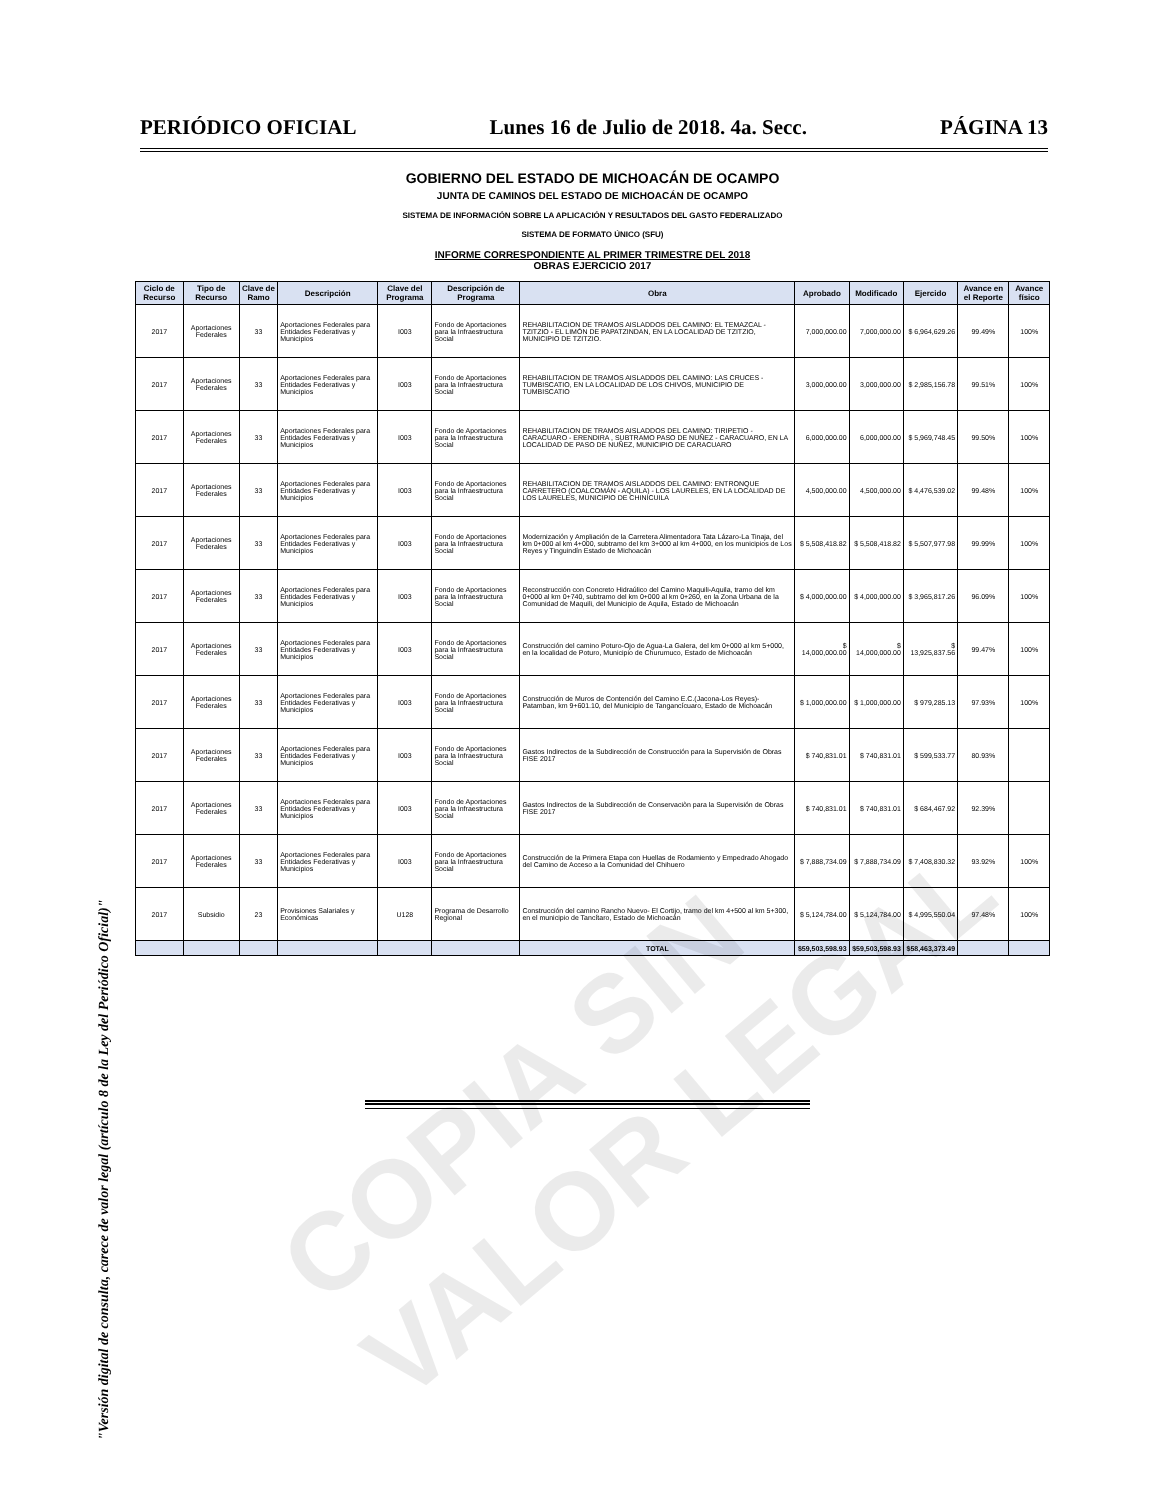PERIÓDICO OFICIAL Lunes 16 de Julio de 2018. 4a. Secc. PÁGINA 13
GOBIERNO DEL ESTADO DE MICHOACÁN DE OCAMPO
JUNTA DE CAMINOS DEL ESTADO DE MICHOACÁN DE OCAMPO
SISTEMA DE INFORMACIÓN SOBRE LA APLICACIÓN Y RESULTADOS DEL GASTO FEDERALIZADO
SISTEMA DE FORMATO ÚNICO (SFU)
INFORME CORRESPONDIENTE AL PRIMER TRIMESTRE DEL 2018
OBRAS EJERCICIO 2017
| Ciclo de Recurso | Tipo de Recurso | Clave de Ramo | Descripción | Clave del Programa | Descripción de Programa | Obra | Aprobado | Modificado | Ejercido | Avance en el Reporte | Avance físico |
| --- | --- | --- | --- | --- | --- | --- | --- | --- | --- | --- | --- |
| 2017 | Aportaciones Federales | 33 | Aportaciones Federales para Entidades Federativas y Municipios | I003 | Fondo de Aportaciones para la Infraestructura Social | REHABILITACION DE TRAMOS AISLADDOS DEL CAMINO: EL TEMAZCAL - TZITZIO - EL LIMÓN DE PAPATZINDAN, EN LA LOCALIDAD DE TZITZIO, MUNICIPIO DE TZITZIO. | 7,000,000.00 | 7,000,000.00 | $ 6,964,629.26 | 99.49% | 100% |
| 2017 | Aportaciones Federales | 33 | Aportaciones Federales para Entidades Federativas y Municipios | I003 | Fondo de Aportaciones para la Infraestructura Social | REHABILITACION DE TRAMOS AISLADDOS DEL CAMINO: LAS CRUCES - TUMBISCATIO, EN LA LOCALIDAD DE LOS CHIVOS, MUNICIPIO DE TUMBISCATIO | 3,000,000.00 | 3,000,000.00 | $ 2,985,156.78 | 99.51% | 100% |
| 2017 | Aportaciones Federales | 33 | Aportaciones Federales para Entidades Federativas y Municipios | I003 | Fondo de Aportaciones para la Infraestructura Social | REHABILITACION DE TRAMOS AISLADDOS DEL CAMINO: TIRIPETIO - CARACUARO - ERENDIRA , SUBTRAMO PASO DE NUÑEZ - CARACUARO, EN LA LOCALIDAD DE PASO DE NUÑEZ, MUNICIPIO DE CARACUARO | 6,000,000.00 | 6,000,000.00 | $ 5,969,748.45 | 99.50% | 100% |
| 2017 | Aportaciones Federales | 33 | Aportaciones Federales para Entidades Federativas y Municipios | I003 | Fondo de Aportaciones para la Infraestructura Social | REHABILITACION DE TRAMOS AISLADDOS DEL CAMINO: ENTRONQUE CARRETERO (COALCOMÁN - AQUILA) - LOS LAURELES, EN LA LOCALIDAD DE LOS LAURELES, MUNICIPIO DE CHINICUILA | 4,500,000.00 | 4,500,000.00 | $ 4,476,539.02 | 99.48% | 100% |
| 2017 | Aportaciones Federales | 33 | Aportaciones Federales para Entidades Federativas y Municipios | I003 | Fondo de Aportaciones para la Infraestructura Social | Modernización y Ampliación de la Carretera Alimentadora Tata Lázaro-La Tinaja, del km 0+000 al km 4+000, subtramo del km 3+000 al km 4+000, en los municipios de Los Reyes y Tinguindín Estado de Michoacán | $ 5,508,418.82 | $ 5,508,418.82 | $ 5,507,977.98 | 99.99% | 100% |
| 2017 | Aportaciones Federales | 33 | Aportaciones Federales para Entidades Federativas y Municipios | I003 | Fondo de Aportaciones para la Infraestructura Social | Reconstrucción con Concreto Hidraúlico del Camino Maquili-Aquila, tramo del km 0+000 al km 0+740, subtramo del km 0+000 al km 0+260, en la Zona Urbana de la Comunidad de Maquili, del Municipio de Aquila, Estado de Michoacán | $ 4,000,000.00 | $ 4,000,000.00 | $ 3,965,817.26 | 96.09% | 100% |
| 2017 | Aportaciones Federales | 33 | Aportaciones Federales para Entidades Federativas y Municipios | I003 | Fondo de Aportaciones para la Infraestructura Social | Construcción del camino Poturo-Ojo de Agua-La Galera, del km 0+000 al km 5+000, en la localidad de Poturo, Municipio de Churumuco, Estado de Michoacán | $ 14,000,000.00 | $ 14,000,000.00 | $ 13,925,837.56 | 99.47% | 100% |
| 2017 | Aportaciones Federales | 33 | Aportaciones Federales para Entidades Federativas y Municipios | I003 | Fondo de Aportaciones para la Infraestructura Social | Construcción de Muros de Contención del Camino E.C.(Jacona-Los Reyes)-Patamban, km 9+601.10, del Municipio de Tangancícuaro, Estado de Michoacán | $ 1,000,000.00 | $ 1,000,000.00 | $ 979,285.13 | 97.93% | 100% |
| 2017 | Aportaciones Federales | 33 | Aportaciones Federales para Entidades Federativas y Municipios | I003 | Fondo de Aportaciones para la Infraestructura Social | Gastos Indirectos de la Subdirección de Construcción para la Supervisión de Obras FISE 2017 | $ 740,831.01 | $ 740,831.01 | $ 599,533.77 | 80.93% | |
| 2017 | Aportaciones Federales | 33 | Aportaciones Federales para Entidades Federativas y Municipios | I003 | Fondo de Aportaciones para la Infraestructura Social | Gastos Indirectos de la Subdirección de Conservaciòn para la Supervisión de Obras FISE 2017 | $ 740,831.01 | $ 740,831.01 | $ 684,467.92 | 92.39% | |
| 2017 | Aportaciones Federales | 33 | Aportaciones Federales para Entidades Federativas y Municipios | I003 | Fondo de Aportaciones para la Infraestructura Social | Construcción de la Primera Etapa con Huellas de Rodamiento y Empedrado Ahogado del Camino de Acceso a la Comunidad del Chihuero | $ 7,888,734.09 | $ 7,888,734.09 | $ 7,408,830.32 | 93.92% | 100% |
| 2017 | Subsidio | 23 | Provisiones Salariales y Económicas | U128 | Programa de Desarrollo Regional | Construcción del camino Rancho Nuevo- El Cortijo, tramo del km 4+500 al km 5+300, en el municipio de Tancítaro, Estado de Michoacán | $ 5,124,784.00 | $ 5,124,784.00 | $ 4,995,550.04 | 97.48% | 100% |
| | | | | | | TOTAL | $59,503,598.93 | $59,503,598.93 | $58,463,373.49 | | |
COPIA SIN VALOR LEGAL
"Versión digital de consulta, carece de valor legal (artículo 8 de la Ley del Periódico Oficial)"